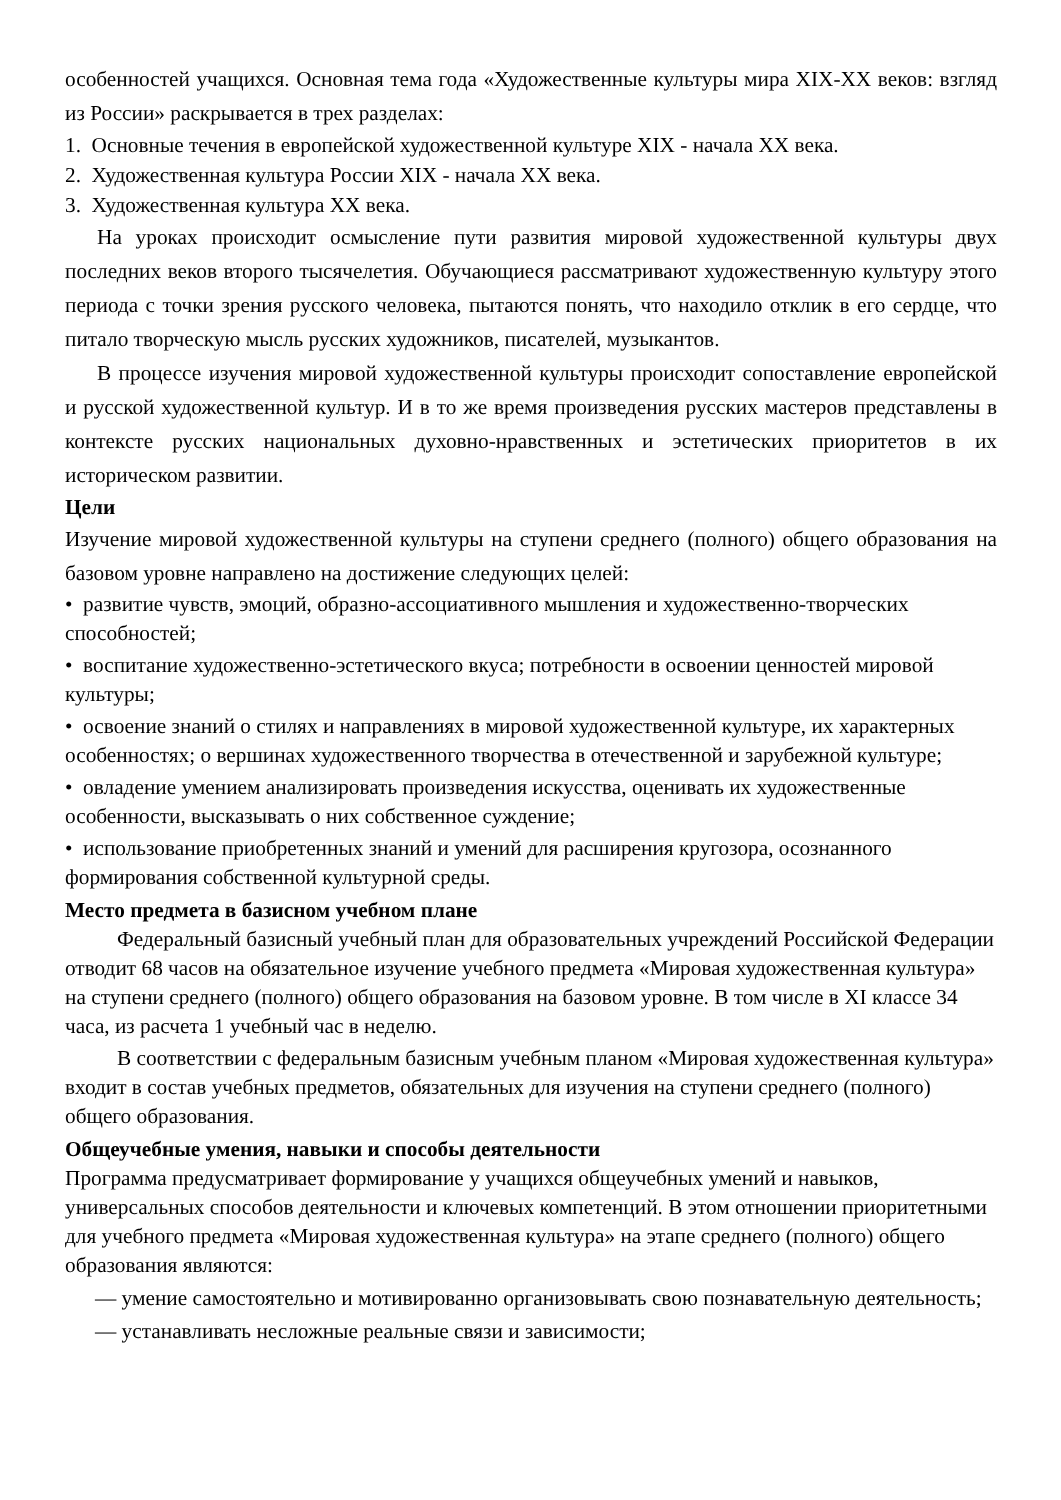особенностей учащихся. Основная тема года «Художественные культуры мира XIX-XX веков: взгляд из России» раскрывается в трех разделах:
1. Основные течения в европейской художественной культуре XIX - начала XX века.
2. Художественная культура России XIX - начала XX века.
3. Художественная культура XX века.
На уроках происходит осмысление пути развития мировой художественной культуры двух последних веков второго тысячелетия. Обучающиеся рассматривают художественную культуру этого периода с точки зрения русского человека, пытаются понять, что находило отклик в его сердце, что питало творческую мысль русских художников, писателей, музыкантов.
В процессе изучения мировой художественной культуры происходит сопоставление европейской и русской художественной культур. И в то же время произведения русских мастеров представлены в контексте русских национальных духовно-нравственных и эстетических приоритетов в их историческом развитии.
Цели
Изучение мировой художественной культуры на ступени среднего (полного) общего образования на базовом уровне направлено на достижение следующих целей:
• развитие чувств, эмоций, образно-ассоциативного мышления и художественно-творческих способностей;
• воспитание художественно-эстетического вкуса; потребности в освоении ценностей мировой культуры;
• освоение знаний о стилях и направлениях в мировой художественной культуре, их характерных особенностях; о вершинах художественного творчества в отечественной и зарубежной культуре;
• овладение умением анализировать произведения искусства, оценивать их художественные особенности, высказывать о них собственное суждение;
• использование приобретенных знаний и умений для расширения кругозора, осознанного формирования собственной культурной среды.
Место предмета в базисном учебном плане
Федеральный базисный учебный план для образовательных учреждений Российской Федерации отводит 68 часов на обязательное изучение учебного предмета «Мировая художественная культура» на ступени среднего (полного) общего образования на базовом уровне. В том числе в XI классе 34 часа, из расчета 1 учебный час в неделю.
В соответствии с федеральным базисным учебным планом «Мировая художественная культура» входит в состав учебных предметов, обязательных для изучения на ступени среднего (полного) общего образования.
Общеучебные умения, навыки и способы деятельности
Программа предусматривает формирование у учащихся общеучебных умений и навыков, универсальных способов деятельности и ключевых компетенций. В этом отношении приоритетными для учебного предмета «Мировая художественная культура» на этапе среднего (полного) общего образования являются:
— умение самостоятельно и мотивированно организовывать свою познавательную деятельность;
— устанавливать несложные реальные связи и зависимости;